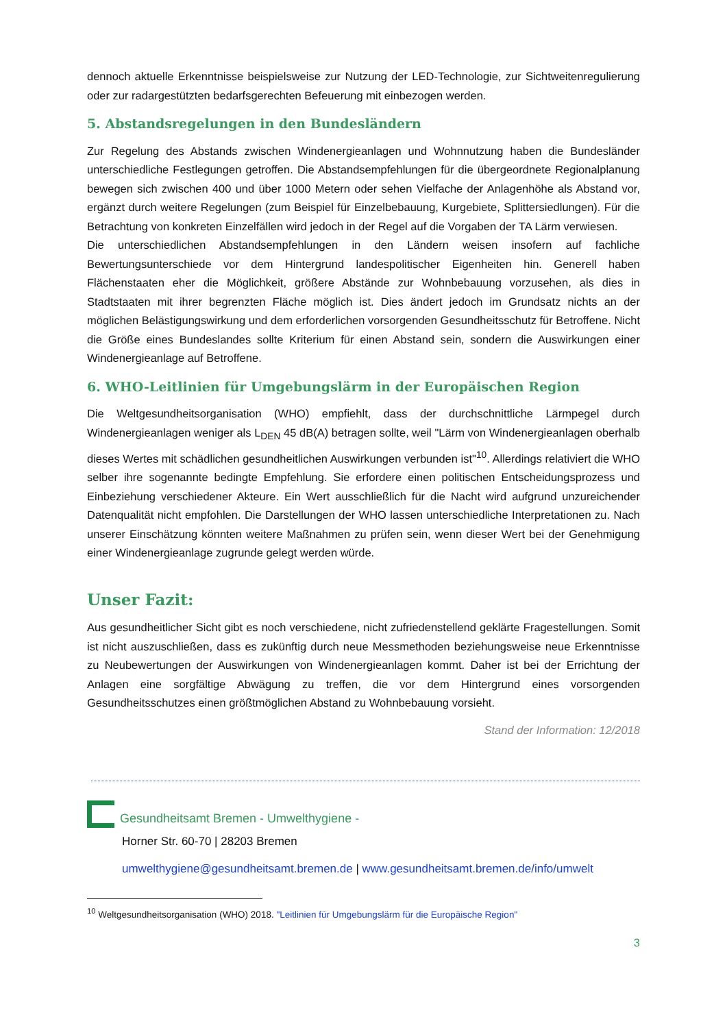dennoch aktuelle Erkenntnisse beispielsweise zur Nutzung der LED-Technologie, zur Sichtweitenregulierung oder zur radargestützten bedarfsgerechten Befeuerung mit einbezogen werden.
5. Abstandsregelungen in den Bundesländern
Zur Regelung des Abstands zwischen Windenergieanlagen und Wohnnutzung haben die Bundesländer unterschiedliche Festlegungen getroffen. Die Abstandsempfehlungen für die übergeordnete Regionalplanung bewegen sich zwischen 400 und über 1000 Metern oder sehen Vielfache der Anlagenhöhe als Abstand vor, ergänzt durch weitere Regelungen (zum Beispiel für Einzelbebauung, Kurgebiete, Splittersiedlungen). Für die Betrachtung von konkreten Einzelfällen wird jedoch in der Regel auf die Vorgaben der TA Lärm verwiesen.
Die unterschiedlichen Abstandsempfehlungen in den Ländern weisen insofern auf fachliche Bewertungsunterschiede vor dem Hintergrund landespolitischer Eigenheiten hin. Generell haben Flächenstaaten eher die Möglichkeit, größere Abstände zur Wohnbebauung vorzusehen, als dies in Stadtstaaten mit ihrer begrenzten Fläche möglich ist. Dies ändert jedoch im Grundsatz nichts an der möglichen Belästigungswirkung und dem erforderlichen vorsorgenden Gesundheitsschutz für Betroffene. Nicht die Größe eines Bundeslandes sollte Kriterium für einen Abstand sein, sondern die Auswirkungen einer Windenergieanlage auf Betroffene.
6. WHO-Leitlinien für Umgebungslärm in der Europäischen Region
Die Weltgesundheitsorganisation (WHO) empfiehlt, dass der durchschnittliche Lärmpegel durch Windenergieanlagen weniger als L<sub>DEN</sub> 45 dB(A) betragen sollte, weil "Lärm von Windenergieanlagen oberhalb dieses Wertes mit schädlichen gesundheitlichen Auswirkungen verbunden ist"<sup>10</sup>. Allerdings relativiert die WHO selber ihre sogenannte bedingte Empfehlung. Sie erfordere einen politischen Entscheidungsprozess und Einbeziehung verschiedener Akteure. Ein Wert ausschließlich für die Nacht wird aufgrund unzureichender Datenqualität nicht empfohlen. Die Darstellungen der WHO lassen unterschiedliche Interpretationen zu. Nach unserer Einschätzung könnten weitere Maßnahmen zu prüfen sein, wenn dieser Wert bei der Genehmigung einer Windenergieanlage zugrunde gelegt werden würde.
Unser Fazit:
Aus gesundheitlicher Sicht gibt es noch verschiedene, nicht zufriedenstellend geklärte Fragestellungen. Somit ist nicht auszuschließen, dass es zukünftig durch neue Messmethoden beziehungsweise neue Erkenntnisse zu Neubewertungen der Auswirkungen von Windenergieanlagen kommt. Daher ist bei der Errichtung der Anlagen eine sorgfältige Abwägung zu treffen, die vor dem Hintergrund eines vorsorgenden Gesundheitsschutzes einen größtmöglichen Abstand zu Wohnbebauung vorsieht.
Stand der Information: 12/2018
Gesundheitsamt Bremen - Umwelthygiene -
Horner Str. 60-70 | 28203 Bremen
umwelthygiene@gesundheitsamt.bremen.de | www.gesundheitsamt.bremen.de/info/umwelt
<sup>10</sup> Weltgesundheitsorganisation (WHO) 2018. "Leitlinien für Umgebungslärm für die Europäische Region"
3